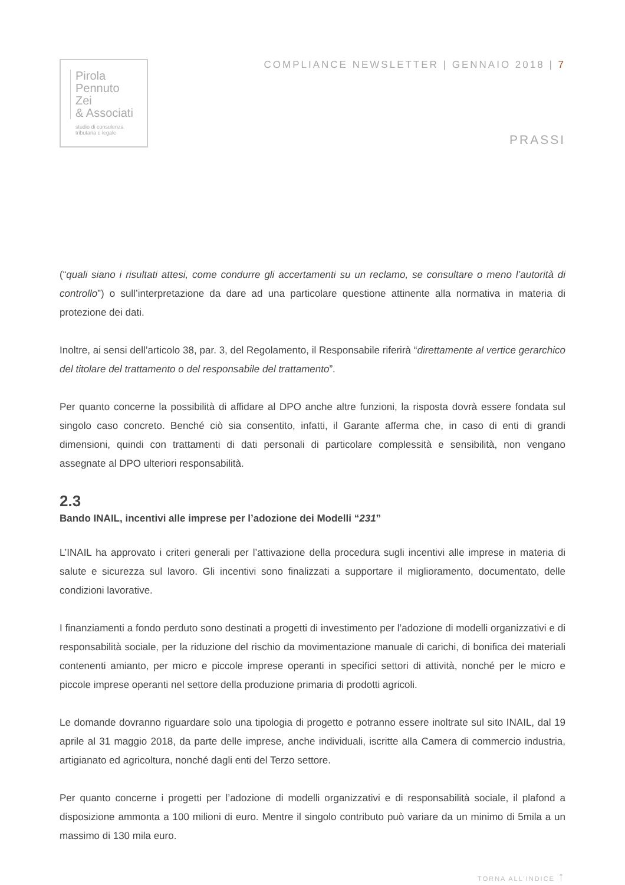Pirola
Pennuto
Zei
& Associati
studio di consulenza
tributaria e legale
COMPLIANCE NEWSLETTER | GENNAIO 2018 | 7
PRASSI
(“quali siano i risultati attesi, come condurre gli accertamenti su un reclamo, se consultare o meno l’autorità di controllo”) o sull’interpretazione da dare ad una particolare questione attinente alla normativa in materia di protezione dei dati.
Inoltre, ai sensi dell’articolo 38, par. 3, del Regolamento, il Responsabile riferirà “direttamente al vertice gerarchico del titolare del trattamento o del responsabile del trattamento”.
Per quanto concerne la possibilità di affidare al DPO anche altre funzioni, la risposta dovrà essere fondata sul singolo caso concreto. Benché ciò sia consentito, infatti, il Garante afferma che, in caso di enti di grandi dimensioni, quindi con trattamenti di dati personali di particolare complessità e sensibilità, non vengano assegnate al DPO ulteriori responsabilità.
2.3
Bando INAIL, incentivi alle imprese per l’adozione dei Modelli “231”
L’INAIL ha approvato i criteri generali per l’attivazione della procedura sugli incentivi alle imprese in materia di salute e sicurezza sul lavoro. Gli incentivi sono finalizzati a supportare il miglioramento, documentato, delle condizioni lavorative.
I finanziamenti a fondo perduto sono destinati a progetti di investimento per l’adozione di modelli organizzativi e di responsabilità sociale, per la riduzione del rischio da movimentazione manuale di carichi, di bonifica dei materiali contenenti amianto, per micro e piccole imprese operanti in specifici settori di attività, nonché per le micro e piccole imprese operanti nel settore della produzione primaria di prodotti agricoli.
Le domande dovranno riguardare solo una tipologia di progetto e potranno essere inoltrate sul sito INAIL, dal 19 aprile al 31 maggio 2018, da parte delle imprese, anche individuali, iscritte alla Camera di commercio industria, artigianato ed agricoltura, nonché dagli enti del Terzo settore.
Per quanto concerne i progetti per l’adozione di modelli organizzativi e di responsabilità sociale, il plafond a disposizione ammonta a 100 milioni di euro. Mentre il singolo contributo può variare da un minimo di 5mila a un massimo di 130 mila euro.
TORNA ALL’INDICE ↑